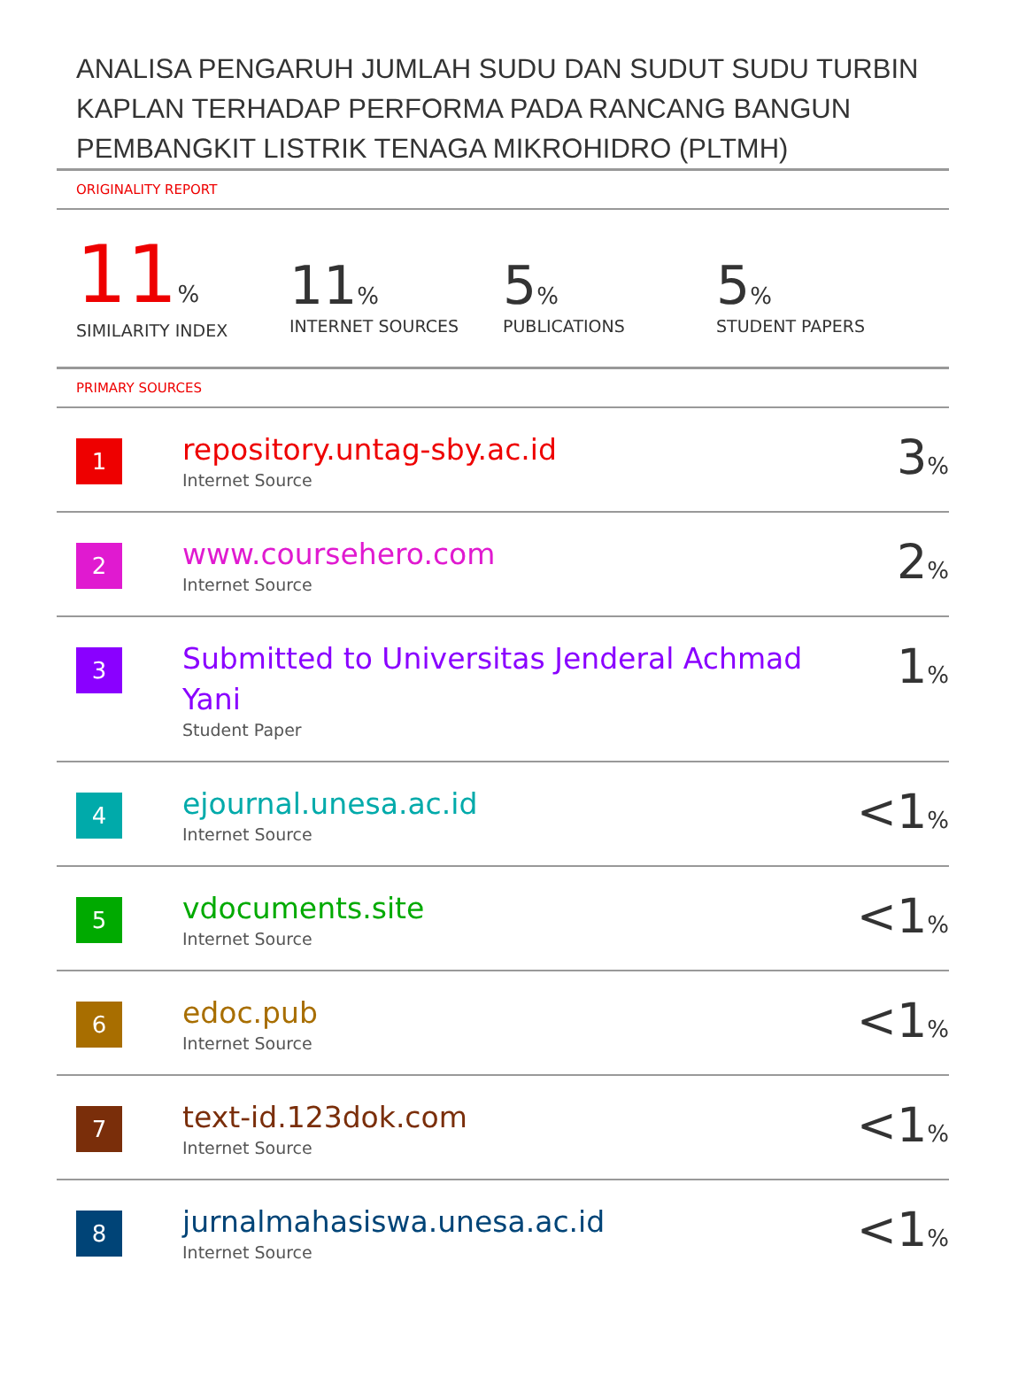ANALISA PENGARUH JUMLAH SUDU DAN SUDUT SUDU TURBIN KAPLAN TERHADAP PERFORMA PADA RANCANG BANGUN PEMBANGKIT LISTRIK TENAGA MIKROHIDRO (PLTMH)
ORIGINALITY REPORT
11%
SIMILARITY INDEX
11%
INTERNET SOURCES
5%
PUBLICATIONS
5%
STUDENT PAPERS
PRIMARY SOURCES
| 1 | repository.untag-sby.ac.id Internet Source | 3 % |
| 2 | www.coursehero.com Internet Source | 2 % |
| 3 | Submitted to Universitas Jenderal Achmad Yani Student Paper | 1 % |
| 4 | ejournal.unesa.ac.id Internet Source | <1 % |
| 5 | vdocuments.site Internet Source | <1 % |
| 6 | edoc.pub Internet Source | <1 % |
| 7 | text-id.123dok.com Internet Source | <1 % |
| 8 | jurnalmahasiswa.unesa.ac.id Internet Source | <1 % |